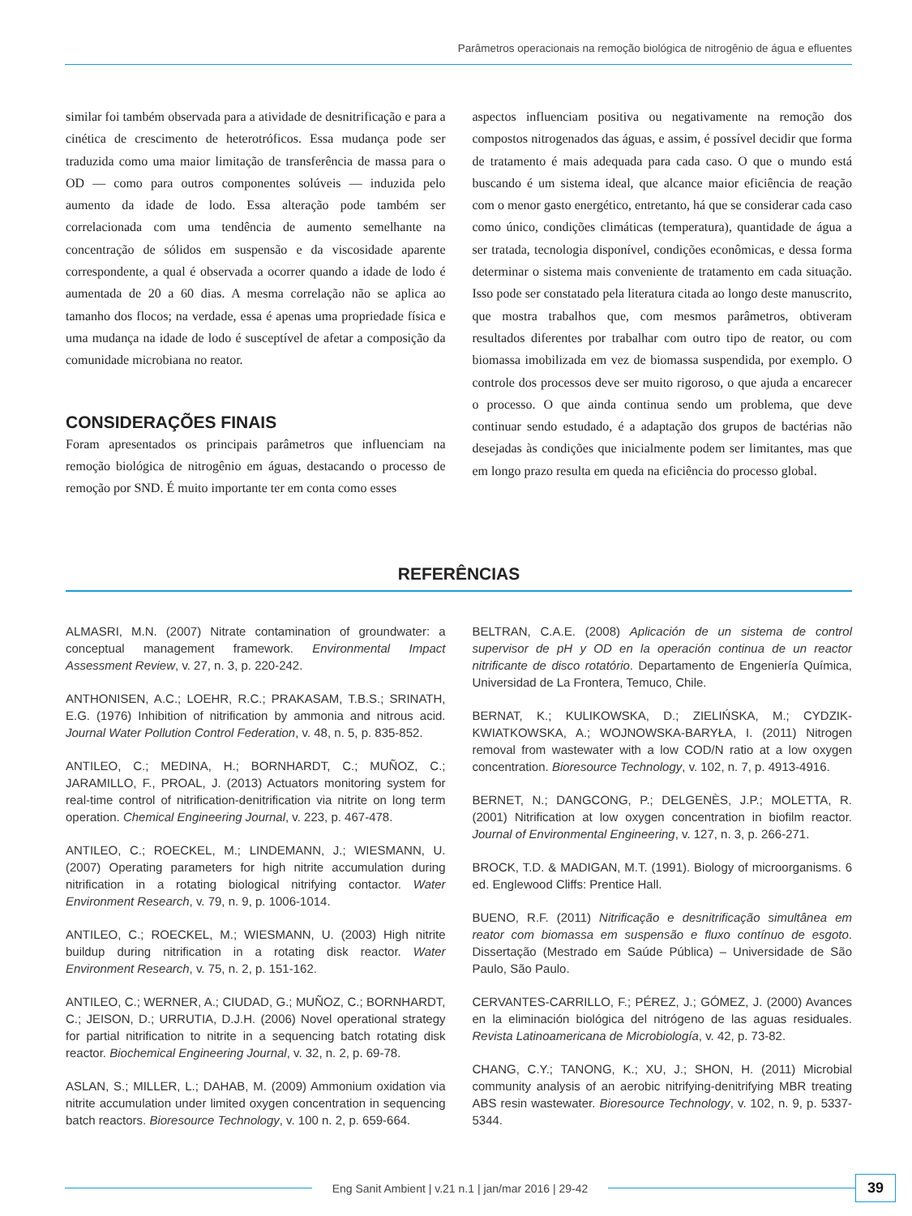Parâmetros operacionais na remoção biológica de nitrogênio de água e efluentes
similar foi também observada para a atividade de desnitrificação e para a cinética de crescimento de heterotróficos. Essa mudança pode ser traduzida como uma maior limitação de transferência de massa para o OD — como para outros componentes solúveis — induzida pelo aumento da idade de lodo. Essa alteração pode também ser correlacionada com uma tendência de aumento semelhante na concentração de sólidos em suspensão e da viscosidade aparente correspondente, a qual é observada a ocorrer quando a idade de lodo é aumentada de 20 a 60 dias. A mesma correlação não se aplica ao tamanho dos flocos; na verdade, essa é apenas uma propriedade física e uma mudança na idade de lodo é susceptível de afetar a composição da comunidade microbiana no reator.
CONSIDERAÇÕES FINAIS
Foram apresentados os principais parâmetros que influenciam na remoção biológica de nitrogênio em águas, destacando o processo de remoção por SND. É muito importante ter em conta como esses
aspectos influenciam positiva ou negativamente na remoção dos compostos nitrogenados das águas, e assim, é possível decidir que forma de tratamento é mais adequada para cada caso. O que o mundo está buscando é um sistema ideal, que alcance maior eficiência de reação com o menor gasto energético, entretanto, há que se considerar cada caso como único, condições climáticas (temperatura), quantidade de água a ser tratada, tecnologia disponível, condições econômicas, e dessa forma determinar o sistema mais conveniente de tratamento em cada situação. Isso pode ser constatado pela literatura citada ao longo deste manuscrito, que mostra trabalhos que, com mesmos parâmetros, obtiveram resultados diferentes por trabalhar com outro tipo de reator, ou com biomassa imobilizada em vez de biomassa suspendida, por exemplo. O controle dos processos deve ser muito rigoroso, o que ajuda a encarecer o processo. O que ainda continua sendo um problema, que deve continuar sendo estudado, é a adaptação dos grupos de bactérias não desejadas às condições que inicialmente podem ser limitantes, mas que em longo prazo resulta em queda na eficiência do processo global.
REFERÊNCIAS
ALMASRI, M.N. (2007) Nitrate contamination of groundwater: a conceptual management framework. Environmental Impact Assessment Review, v. 27, n. 3, p. 220-242.
ANTHONISEN, A.C.; LOEHR, R.C.; PRAKASAM, T.B.S.; SRINATH, E.G. (1976) Inhibition of nitrification by ammonia and nitrous acid. Journal Water Pollution Control Federation, v. 48, n. 5, p. 835-852.
ANTILEO, C.; MEDINA, H.; BORNHARDT, C.; MUÑOZ, C.; JARAMILLO, F., PROAL, J. (2013) Actuators monitoring system for real-time control of nitrification-denitrification via nitrite on long term operation. Chemical Engineering Journal, v. 223, p. 467-478.
ANTILEO, C.; ROECKEL, M.; LINDEMANN, J.; WIESMANN, U. (2007) Operating parameters for high nitrite accumulation during nitrification in a rotating biological nitrifying contactor. Water Environment Research, v. 79, n. 9, p. 1006-1014.
ANTILEO, C.; ROECKEL, M.; WIESMANN, U. (2003) High nitrite buildup during nitrification in a rotating disk reactor. Water Environment Research, v. 75, n. 2, p. 151-162.
ANTILEO, C.; WERNER, A.; CIUDAD, G.; MUÑOZ, C.; BORNHARDT, C.; JEISON, D.; URRUTIA, D.J.H. (2006) Novel operational strategy for partial nitrification to nitrite in a sequencing batch rotating disk reactor. Biochemical Engineering Journal, v. 32, n. 2, p. 69-78.
ASLAN, S.; MILLER, L.; DAHAB, M. (2009) Ammonium oxidation via nitrite accumulation under limited oxygen concentration in sequencing batch reactors. Bioresource Technology, v. 100 n. 2, p. 659-664.
BELTRAN, C.A.E. (2008) Aplicación de un sistema de control supervisor de pH y OD en la operación continua de un reactor nitrificante de disco rotatório. Departamento de Engeniería Química, Universidad de La Frontera, Temuco, Chile.
BERNAT, K.; KULIKOWSKA, D.; ZIELIŃSKA, M.; CYDZIK-KWIATKOWSKA, A.; WOJNOWSKA-BARYŁA, I. (2011) Nitrogen removal from wastewater with a low COD/N ratio at a low oxygen concentration. Bioresource Technology, v. 102, n. 7, p. 4913-4916.
BERNET, N.; DANGCONG, P.; DELGENÈS, J.P.; MOLETTA, R. (2001) Nitrification at low oxygen concentration in biofilm reactor. Journal of Environmental Engineering, v. 127, n. 3, p. 266-271.
BROCK, T.D. & MADIGAN, M.T. (1991). Biology of microorganisms. 6 ed. Englewood Cliffs: Prentice Hall.
BUENO, R.F. (2011) Nitrificação e desnitrificação simultânea em reator com biomassa em suspensão e fluxo contínuo de esgoto. Dissertação (Mestrado em Saúde Pública) – Universidade de São Paulo, São Paulo.
CERVANTES-CARRILLO, F.; PÉREZ, J.; GÓMEZ, J. (2000) Avances en la eliminación biológica del nitrógeno de las aguas residuales. Revista Latinoamericana de Microbiología, v. 42, p. 73-82.
CHANG, C.Y.; TANONG, K.; XU, J.; SHON, H. (2011) Microbial community analysis of an aerobic nitrifying-denitrifying MBR treating ABS resin wastewater. Bioresource Technology, v. 102, n. 9, p. 5337-5344.
Eng Sanit Ambient | v.21 n.1 | jan/mar 2016 | 29-42
39